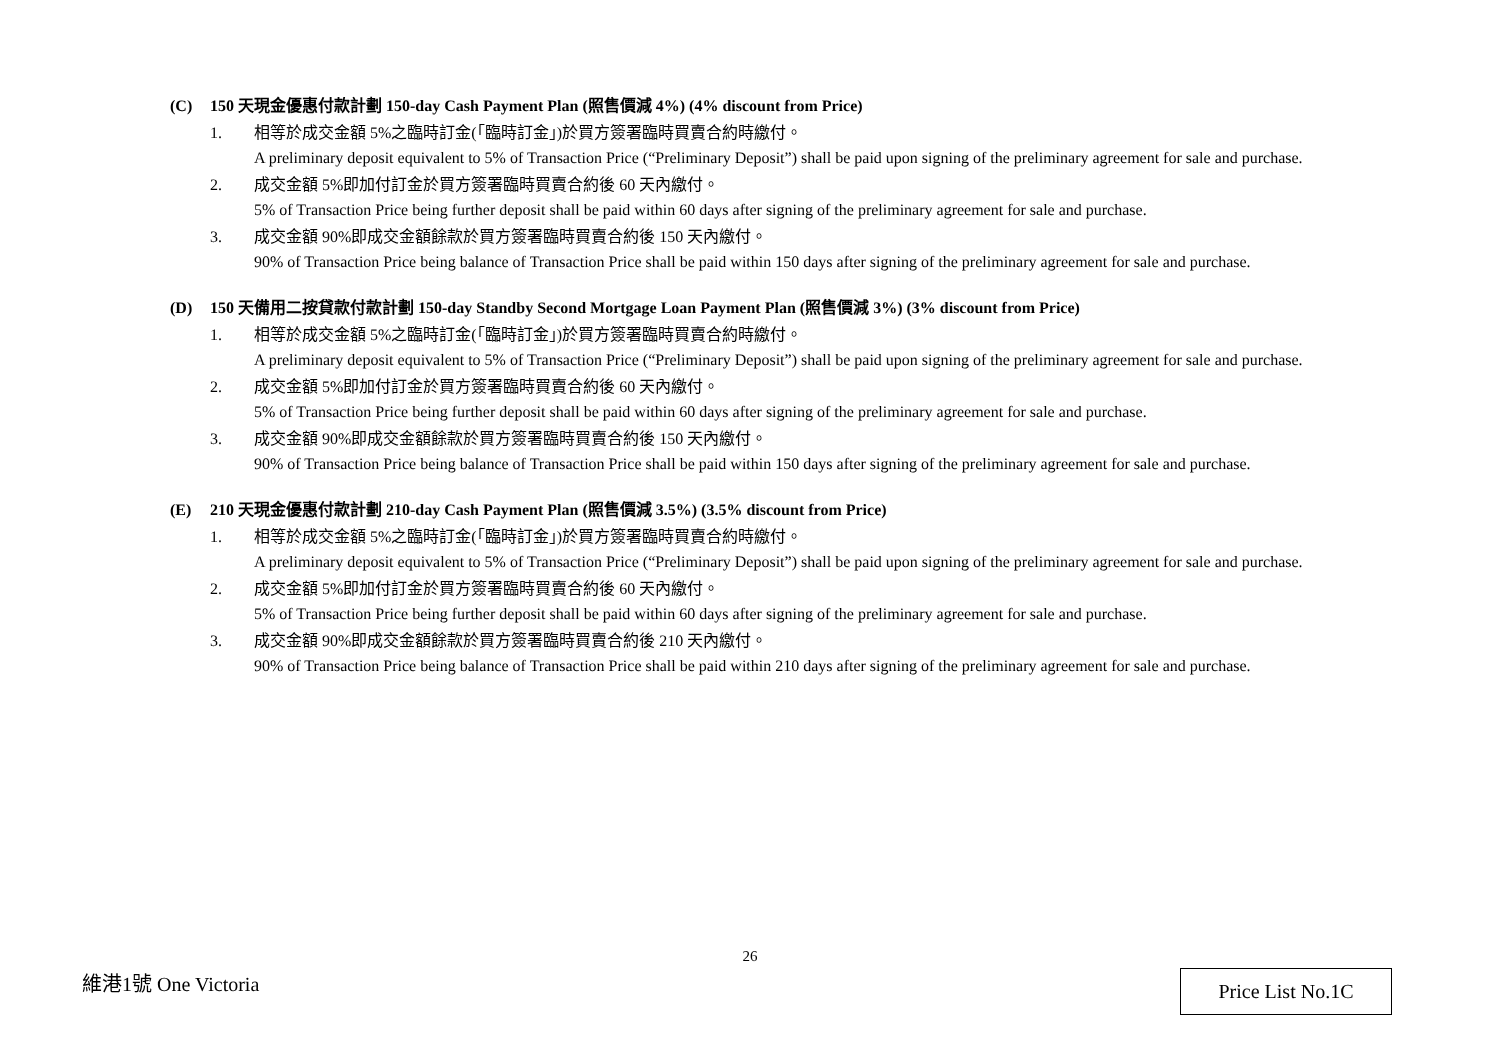(C) 150 天現金優惠付款計劃 150-day Cash Payment Plan (照售價減 4%) (4% discount from Price)
1. 相等於成交金額 5%之臨時訂金(「臨時訂金」)於買方簽署臨時買賣合約時繳付。
A preliminary deposit equivalent to 5% of Transaction Price (“Preliminary Deposit”) shall be paid upon signing of the preliminary agreement for sale and purchase.
2. 成交金額 5%即加付訂金於買方簽署臨時買賣合約後 60 天內繳付。
5% of Transaction Price being further deposit shall be paid within 60 days after signing of the preliminary agreement for sale and purchase.
3. 成交金額 90%即成交金額餘款於買方簽署臨時買賣合約後 150 天內繳付。
90% of Transaction Price being balance of Transaction Price shall be paid within 150 days after signing of the preliminary agreement for sale and purchase.
(D) 150 天備用二按貸款付款計劃 150-day Standby Second Mortgage Loan Payment Plan (照售價減 3%) (3% discount from Price)
1. 相等於成交金額 5%之臨時訂金(「臨時訂金」)於買方簽署臨時買賣合約時繳付。
A preliminary deposit equivalent to 5% of Transaction Price (“Preliminary Deposit”) shall be paid upon signing of the preliminary agreement for sale and purchase.
2. 成交金額 5%即加付訂金於買方簽署臨時買賣合約後 60 天內繳付。
5% of Transaction Price being further deposit shall be paid within 60 days after signing of the preliminary agreement for sale and purchase.
3. 成交金額 90%即成交金額餘款於買方簽署臨時買賣合約後 150 天內繳付。
90% of Transaction Price being balance of Transaction Price shall be paid within 150 days after signing of the preliminary agreement for sale and purchase.
(E) 210 天現金優惠付款計劃 210-day Cash Payment Plan (照售價減 3.5%) (3.5% discount from Price)
1. 相等於成交金額 5%之臨時訂金(「臨時訂金」)於買方簽署臨時買賣合約時繳付。
A preliminary deposit equivalent to 5% of Transaction Price (“Preliminary Deposit”) shall be paid upon signing of the preliminary agreement for sale and purchase.
2. 成交金額 5%即加付訂金於買方簽署臨時買賣合約後 60 天內繳付。
5% of Transaction Price being further deposit shall be paid within 60 days after signing of the preliminary agreement for sale and purchase.
3. 成交金額 90%即成交金額餘款於買方簽署臨時買賣合約後 210 天內繳付。
90% of Transaction Price being balance of Transaction Price shall be paid within 210 days after signing of the preliminary agreement for sale and purchase.
26
維港1號 One Victoria Price List No.1C